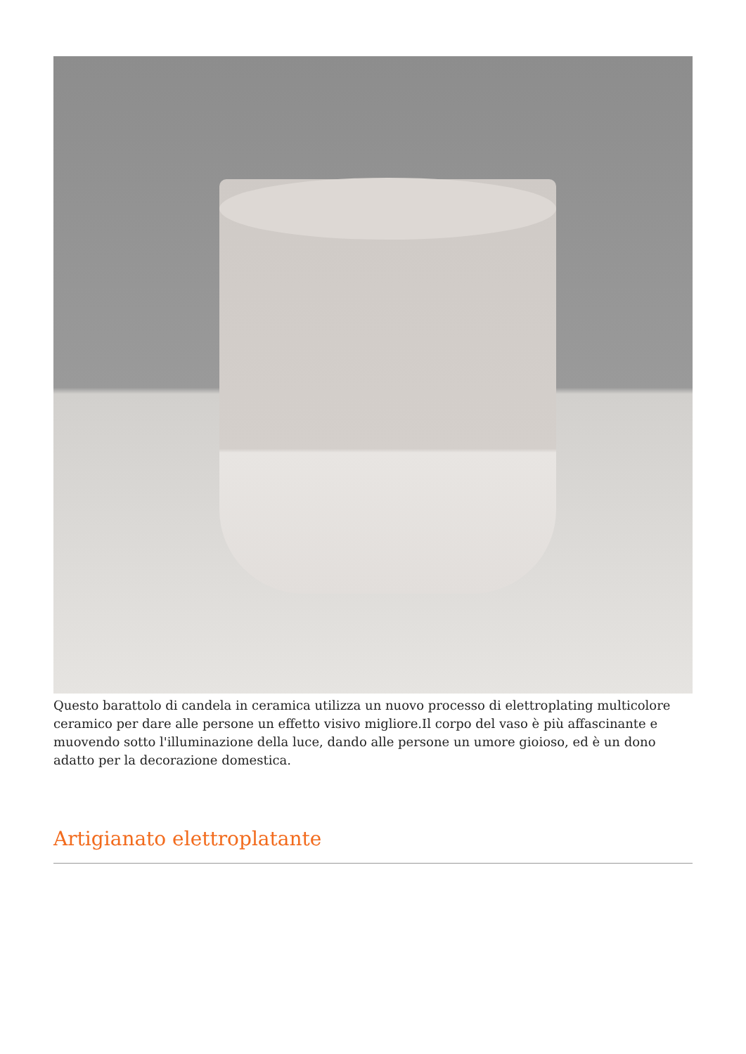Questo barattolo di candela in ceramica utilizza un nuovo processo di elettroplating multicolore ceramico per dare alle persone un effetto visivo migliore.Il corpo del vaso è più affascinante e muovendo sotto l'illuminazione della luce, dando alle persone un umore gioioso, ed è un dono adatto per la decorazione domestica.
Artigianato elettroplatante